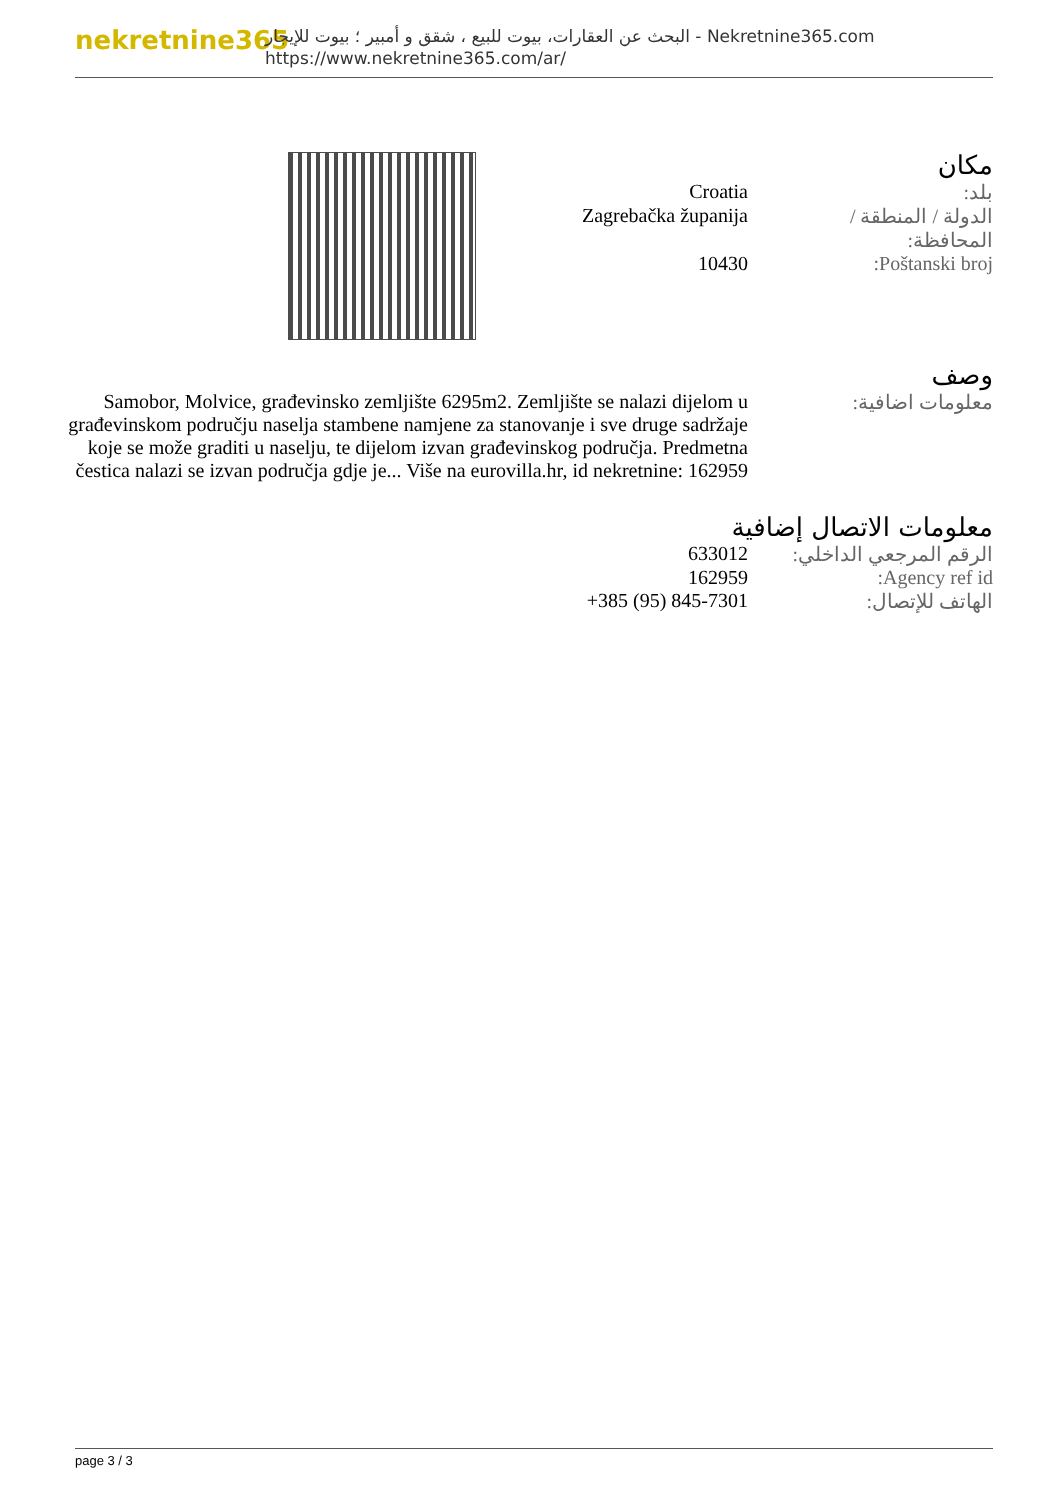nekretnine365
البحث عن العقارات، بيوت للبيع ، شقق و أمبير ؛ بيوت للإيجار - Nekretnine365.com
https://www.nekretnine365.com/ar/
مكان
| بلد: | Croatia |
| الدولة / المنطقة / المحافظة: | Zagrebačka županija |
| Poštanski broj: | 10430 |
وصف
| معلومات اضافية: | Samobor, Molvice, građevinsko zemljište 6295m2. Zemljište se nalazi dijelom u građevinskom području naselja stambene namjene za stanovanje i sve druge sadržaje koje se može graditi u naselju, te dijelom izvan građevinskog područja. Predmetna čestica nalazi se izvan područja gdje je... Više na eurovilla.hr, id nekretnine: 162959 |
معلومات الاتصال إضافية
| الرقم المرجعي الداخلي: | 633012 |
| Agency ref id: | 162959 |
| الهاتف للإتصال: | +385 (95) 845-7301 |
page 3 / 3